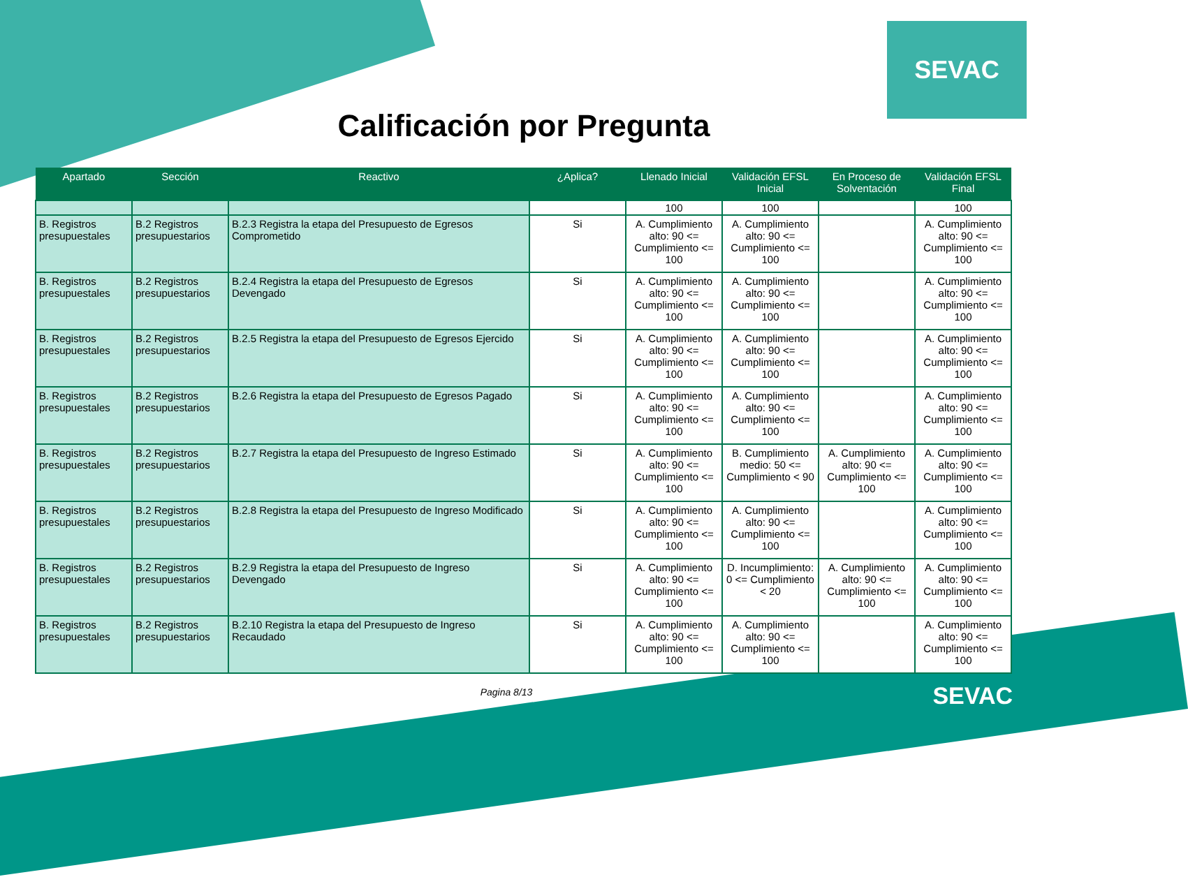SEVAC
Calificación por Pregunta
| Apartado | Sección | Reactivo | ¿Aplica? | Llenado Inicial | Validación EFSL Inicial | En Proceso de Solventación | Validación EFSL Final |
| --- | --- | --- | --- | --- | --- | --- | --- |
| | | | | 100 | 100 | | 100 |
| B. Registros presupuestales | B.2 Registros presupuestarios | B.2.3 Registra la etapa del Presupuesto de Egresos Comprometido | Si | A. Cumplimiento alto: 90 <= Cumplimiento <= 100 | A. Cumplimiento alto: 90 <= Cumplimiento <= 100 | | A. Cumplimiento alto: 90 <= Cumplimiento <= 100 |
| B. Registros presupuestales | B.2 Registros presupuestarios | B.2.4 Registra la etapa del Presupuesto de Egresos Devengado | Si | A. Cumplimiento alto: 90 <= Cumplimiento <= 100 | A. Cumplimiento alto: 90 <= Cumplimiento <= 100 | | A. Cumplimiento alto: 90 <= Cumplimiento <= 100 |
| B. Registros presupuestales | B.2 Registros presupuestarios | B.2.5 Registra la etapa del Presupuesto de Egresos Ejercido | Si | A. Cumplimiento alto: 90 <= Cumplimiento <= 100 | A. Cumplimiento alto: 90 <= Cumplimiento <= 100 | | A. Cumplimiento alto: 90 <= Cumplimiento <= 100 |
| B. Registros presupuestales | B.2 Registros presupuestarios | B.2.6 Registra la etapa del Presupuesto de Egresos Pagado | Si | A. Cumplimiento alto: 90 <= Cumplimiento <= 100 | A. Cumplimiento alto: 90 <= Cumplimiento <= 100 | | A. Cumplimiento alto: 90 <= Cumplimiento <= 100 |
| B. Registros presupuestales | B.2 Registros presupuestarios | B.2.7 Registra la etapa del Presupuesto de Ingreso Estimado | Si | A. Cumplimiento alto: 90 <= Cumplimiento <= 100 | B. Cumplimiento medio: 50 <= Cumplimiento < 90 | A. Cumplimiento alto: 90 <= Cumplimiento <= 100 | A. Cumplimiento alto: 90 <= Cumplimiento <= 100 |
| B. Registros presupuestales | B.2 Registros presupuestarios | B.2.8 Registra la etapa del Presupuesto de Ingreso Modificado | Si | A. Cumplimiento alto: 90 <= Cumplimiento <= 100 | A. Cumplimiento alto: 90 <= Cumplimiento <= 100 | | A. Cumplimiento alto: 90 <= Cumplimiento <= 100 |
| B. Registros presupuestales | B.2 Registros presupuestarios | B.2.9 Registra la etapa del Presupuesto de Ingreso Devengado | Si | A. Cumplimiento alto: 90 <= Cumplimiento <= 100 | D. Incumplimiento: 0 <= Cumplimiento < 20 | A. Cumplimiento alto: 90 <= Cumplimiento <= 100 | A. Cumplimiento alto: 90 <= Cumplimiento <= 100 |
| B. Registros presupuestales | B.2 Registros presupuestarios | B.2.10 Registra la etapa del Presupuesto de Ingreso Recaudado | Si | A. Cumplimiento alto: 90 <= Cumplimiento <= 100 | A. Cumplimiento alto: 90 <= Cumplimiento <= 100 | | A. Cumplimiento alto: 90 <= Cumplimiento <= 100 |
Pagina 8/13
SEVAC